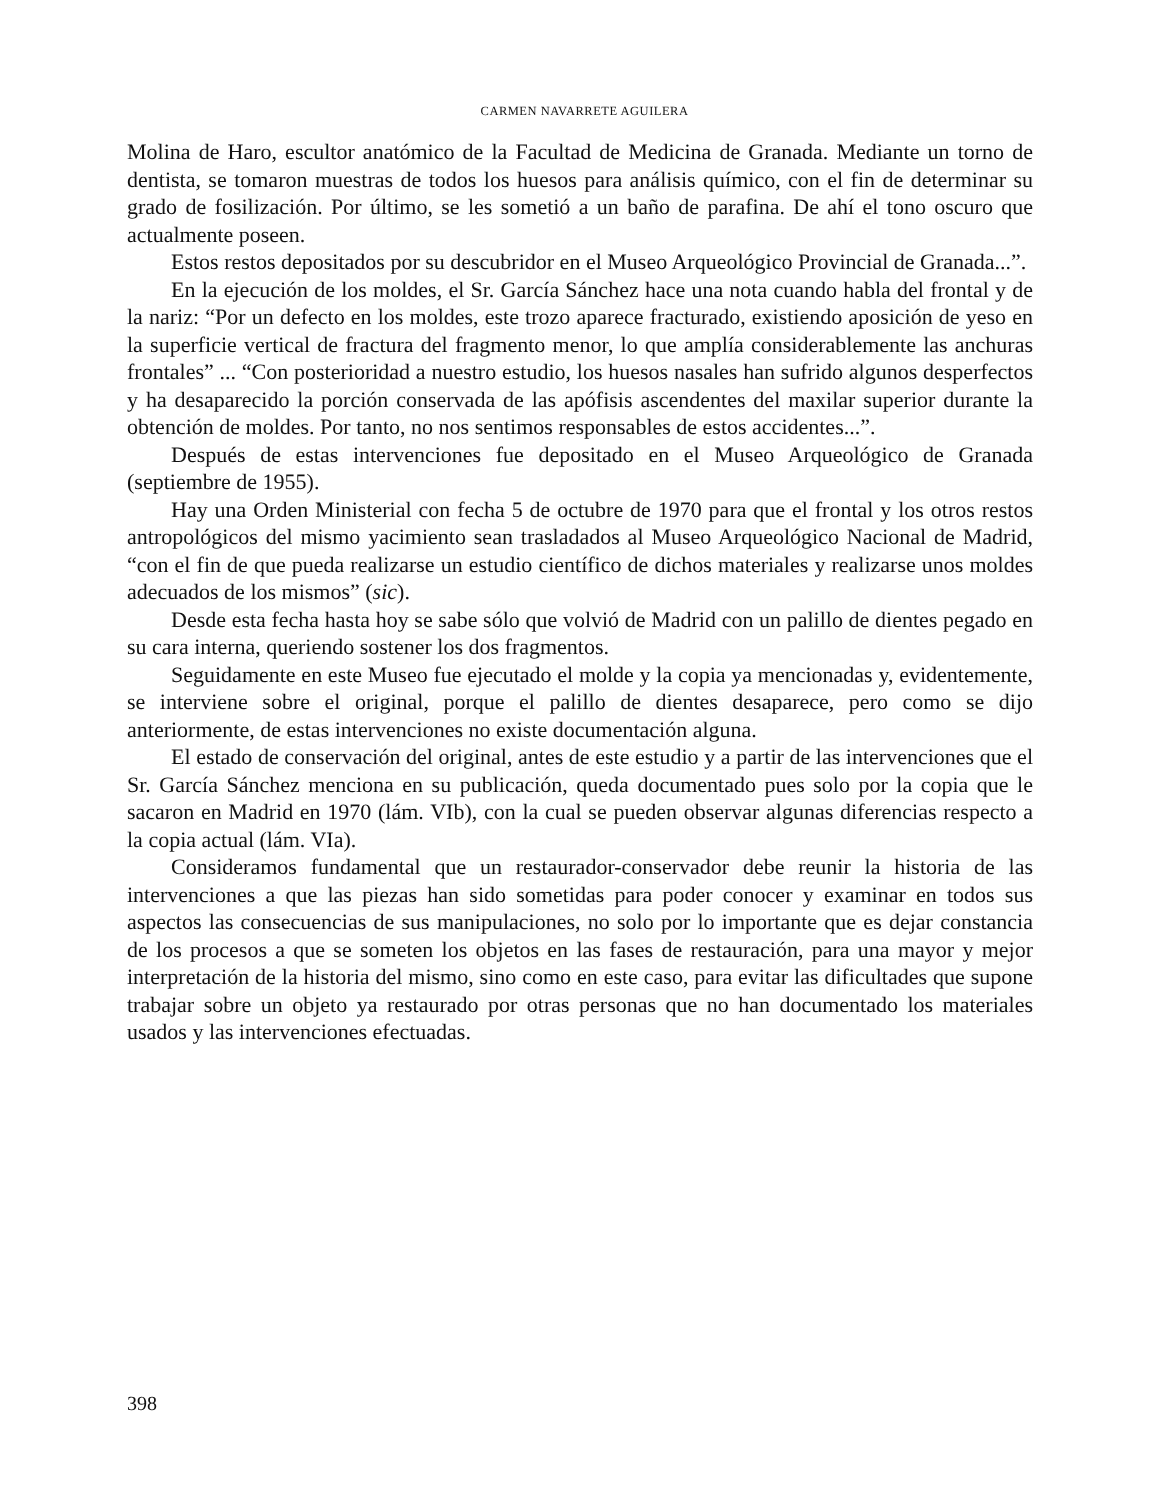CARMEN NAVARRETE AGUILERA
Molina de Haro, escultor anatómico de la Facultad de Medicina de Granada. Mediante un torno de dentista, se tomaron muestras de todos los huesos para análisis químico, con el fin de determinar su grado de fosilización. Por último, se les sometió a un baño de parafina. De ahí el tono oscuro que actualmente poseen.
Estos restos depositados por su descubridor en el Museo Arqueológico Provincial de Granada...”.
En la ejecución de los moldes, el Sr. García Sánchez hace una nota cuando habla del frontal y de la nariz: “Por un defecto en los moldes, este trozo aparece fracturado, existiendo aposición de yeso en la superficie vertical de fractura del fragmento menor, lo que amplía considerablemente las anchuras frontales” ... “Con posterioridad a nuestro estudio, los huesos nasales han sufrido algunos desperfectos y ha desaparecido la porción conservada de las apófisis ascendentes del maxilar superior durante la obtención de moldes. Por tanto, no nos sentimos responsables de estos accidentes...”.
Después de estas intervenciones fue depositado en el Museo Arqueológico de Granada (septiembre de 1955).
Hay una Orden Ministerial con fecha 5 de octubre de 1970 para que el frontal y los otros restos antropológicos del mismo yacimiento sean trasladados al Museo Arqueológico Nacional de Madrid, “con el fin de que pueda realizarse un estudio científico de dichos materiales y realizarse unos moldes adecuados de los mismos” (sic).
Desde esta fecha hasta hoy se sabe sólo que volvió de Madrid con un palillo de dientes pegado en su cara interna, queriendo sostener los dos fragmentos.
Seguidamente en este Museo fue ejecutado el molde y la copia ya mencionadas y, evidentemente, se interviene sobre el original, porque el palillo de dientes desaparece, pero como se dijo anteriormente, de estas intervenciones no existe documentación alguna.
El estado de conservación del original, antes de este estudio y a partir de las intervenciones que el Sr. García Sánchez menciona en su publicación, queda documentado pues solo por la copia que le sacaron en Madrid en 1970 (lám. VIb), con la cual se pueden observar algunas diferencias respecto a la copia actual (lám. VIa).
Consideramos fundamental que un restaurador-conservador debe reunir la historia de las intervenciones a que las piezas han sido sometidas para poder conocer y examinar en todos sus aspectos las consecuencias de sus manipulaciones, no solo por lo importante que es dejar constancia de los procesos a que se someten los objetos en las fases de restauración, para una mayor y mejor interpretación de la historia del mismo, sino como en este caso, para evitar las dificultades que supone trabajar sobre un objeto ya restaurado por otras personas que no han documentado los materiales usados y las intervenciones efectuadas.
398